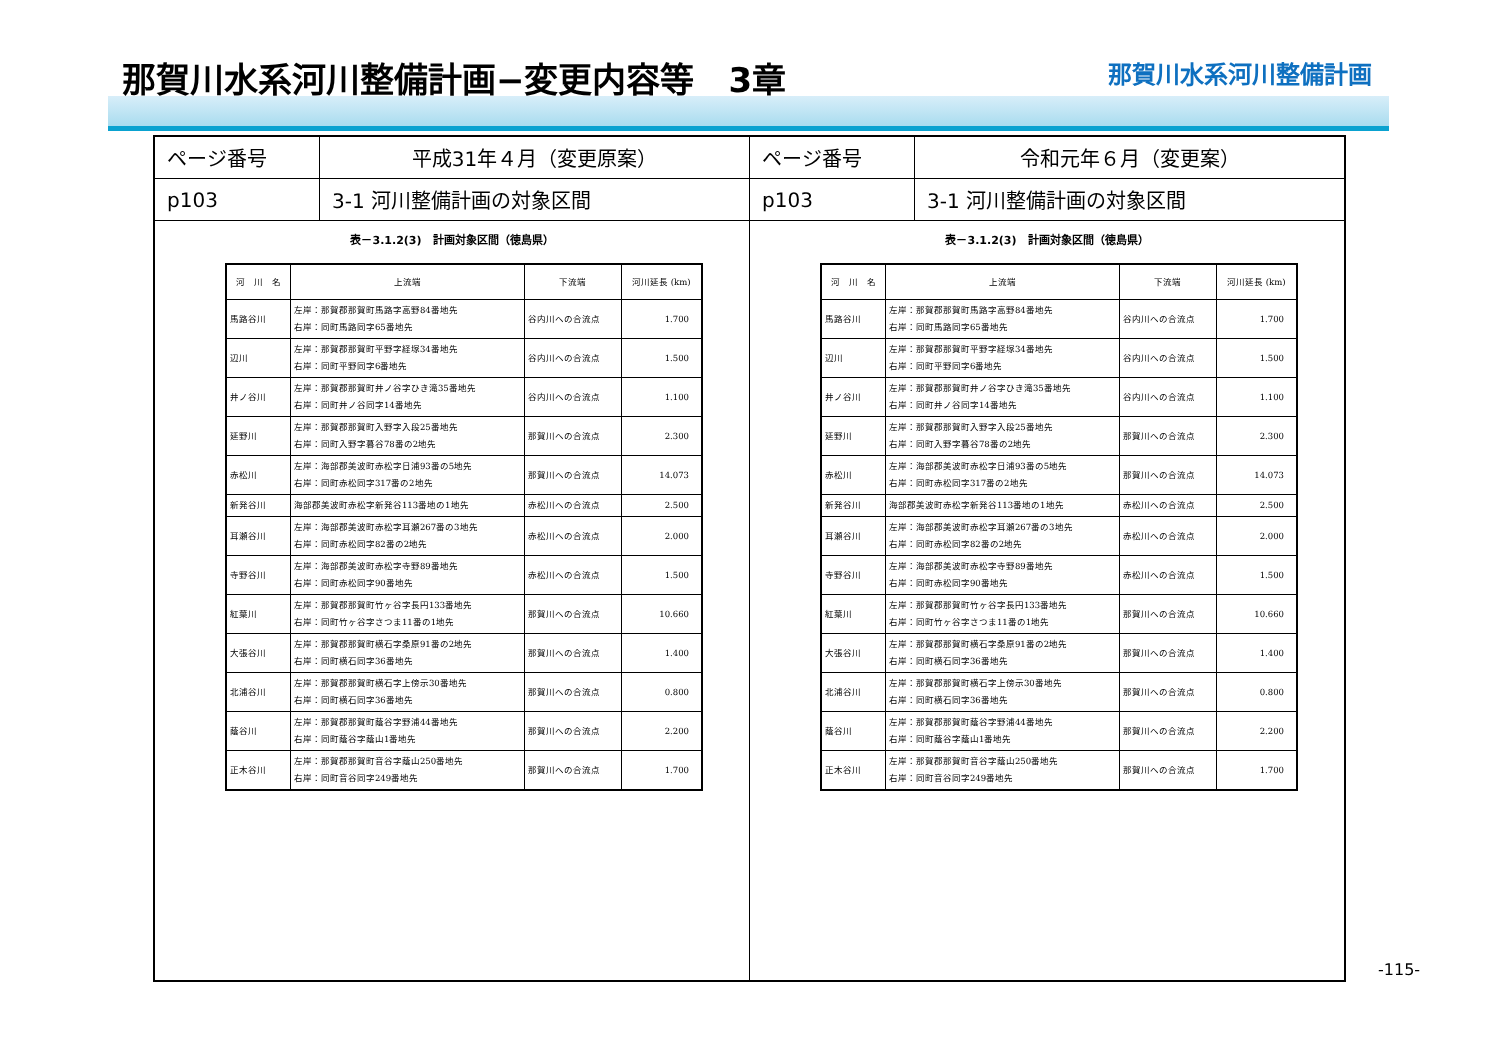那賀川水系河川整備計画−変更内容等　3章
那賀川水系河川整備計画
| ページ番号 | 平成31年４月（変更原案） |
| p103 | 3-1 河川整備計画の対象区間 |
表－3.1.2(3)　計画対象区間（徳島県）
| 河 川 名 | 上流端 | 下流端 | 河川延長 (km) |
| --- | --- | --- | --- |
| 馬路谷川 | 左岸：那賀郡那賀町馬路字高野84番地先 右岸：同町馬路同字65番地先 | 谷内川への合流点 | 1.700 |
| 辺川 | 左岸：那賀郡那賀町平野字経塚34番地先 右岸：同町平野同字6番地先 | 谷内川への合流点 | 1.500 |
| 井ノ谷川 | 左岸：那賀郡那賀町井ノ谷字ひき滝35番地先 右岸：同町井ノ谷同字14番地先 | 谷内川への合流点 | 1.100 |
| 延野川 | 左岸：那賀郡那賀町入野字入段25番地先 右岸：同町入野字暮谷78番の2地先 | 那賀川への合流点 | 2.300 |
| 赤松川 | 左岸：海部郡美波町赤松字日浦93番の5地先 右岸：同町赤松同字317番の2地先 | 那賀川への合流点 | 14.073 |
| 新発谷川 | 海部郡美波町赤松字新発谷113番地の1地先 | 赤松川への合流点 | 2.500 |
| 耳瀬谷川 | 左岸：海部郡美波町赤松字耳瀬267番の3地先 右岸：同町赤松同字82番の2地先 | 赤松川への合流点 | 2.000 |
| 寺野谷川 | 左岸：海部郡美波町赤松字寺野89番地先 右岸：同町赤松同字90番地先 | 赤松川への合流点 | 1.500 |
| 紅葉川 | 左岸：那賀郡那賀町竹ヶ谷字長円133番地先 右岸：同町竹ヶ谷字さつま11番の1地先 | 那賀川への合流点 | 10.660 |
| 大張谷川 | 左岸：那賀郡那賀町横石字桑原91番の2地先 右岸：同町横石同字36番地先 | 那賀川への合流点 | 1.400 |
| 北浦谷川 | 左岸：那賀郡那賀町横石字上傍示30番地先 右岸：同町横石同字36番地先 | 那賀川への合流点 | 0.800 |
| 蔭谷川 | 左岸：那賀郡那賀町蔭谷字野浦44番地先 右岸：同町蔭谷字蔭山1番地先 | 那賀川への合流点 | 2.200 |
| 正木谷川 | 左岸：那賀郡那賀町音谷字蔭山250番地先 右岸：同町音谷同字249番地先 | 那賀川への合流点 | 1.700 |
| ページ番号 | 令和元年６月（変更案） |
| p103 | 3-1 河川整備計画の対象区間 |
表－3.1.2(3)　計画対象区間（徳島県）
| 河 川 名 | 上流端 | 下流端 | 河川延長 (km) |
| --- | --- | --- | --- |
| 馬路谷川 | 左岸：那賀郡那賀町馬路字高野84番地先 右岸：同町馬路同字65番地先 | 谷内川への合流点 | 1.700 |
| 辺川 | 左岸：那賀郡那賀町平野字経塚34番地先 右岸：同町平野同字6番地先 | 谷内川への合流点 | 1.500 |
| 井ノ谷川 | 左岸：那賀郡那賀町井ノ谷字ひき滝35番地先 右岸：同町井ノ谷同字14番地先 | 谷内川への合流点 | 1.100 |
| 延野川 | 左岸：那賀郡那賀町入野字入段25番地先 右岸：同町入野字暮谷78番の2地先 | 那賀川への合流点 | 2.300 |
| 赤松川 | 左岸：海部郡美波町赤松字日浦93番の5地先 右岸：同町赤松同字317番の2地先 | 那賀川への合流点 | 14.073 |
| 新発谷川 | 海部郡美波町赤松字新発谷113番地の1地先 | 赤松川への合流点 | 2.500 |
| 耳瀬谷川 | 左岸：海部郡美波町赤松字耳瀬267番の3地先 右岸：同町赤松同字82番の2地先 | 赤松川への合流点 | 2.000 |
| 寺野谷川 | 左岸：海部郡美波町赤松字寺野89番地先 右岸：同町赤松同字90番地先 | 赤松川への合流点 | 1.500 |
| 紅葉川 | 左岸：那賀郡那賀町竹ヶ谷字長円133番地先 右岸：同町竹ヶ谷字さつま11番の1地先 | 那賀川への合流点 | 10.660 |
| 大張谷川 | 左岸：那賀郡那賀町横石字桑原91番の2地先 右岸：同町横石同字36番地先 | 那賀川への合流点 | 1.400 |
| 北浦谷川 | 左岸：那賀郡那賀町横石字上傍示30番地先 右岸：同町横石同字36番地先 | 那賀川への合流点 | 0.800 |
| 蔭谷川 | 左岸：那賀郡那賀町蔭谷字野浦44番地先 右岸：同町蔭谷字蔭山1番地先 | 那賀川への合流点 | 2.200 |
| 正木谷川 | 左岸：那賀郡那賀町音谷字蔭山250番地先 右岸：同町音谷同字249番地先 | 那賀川への合流点 | 1.700 |
-115-